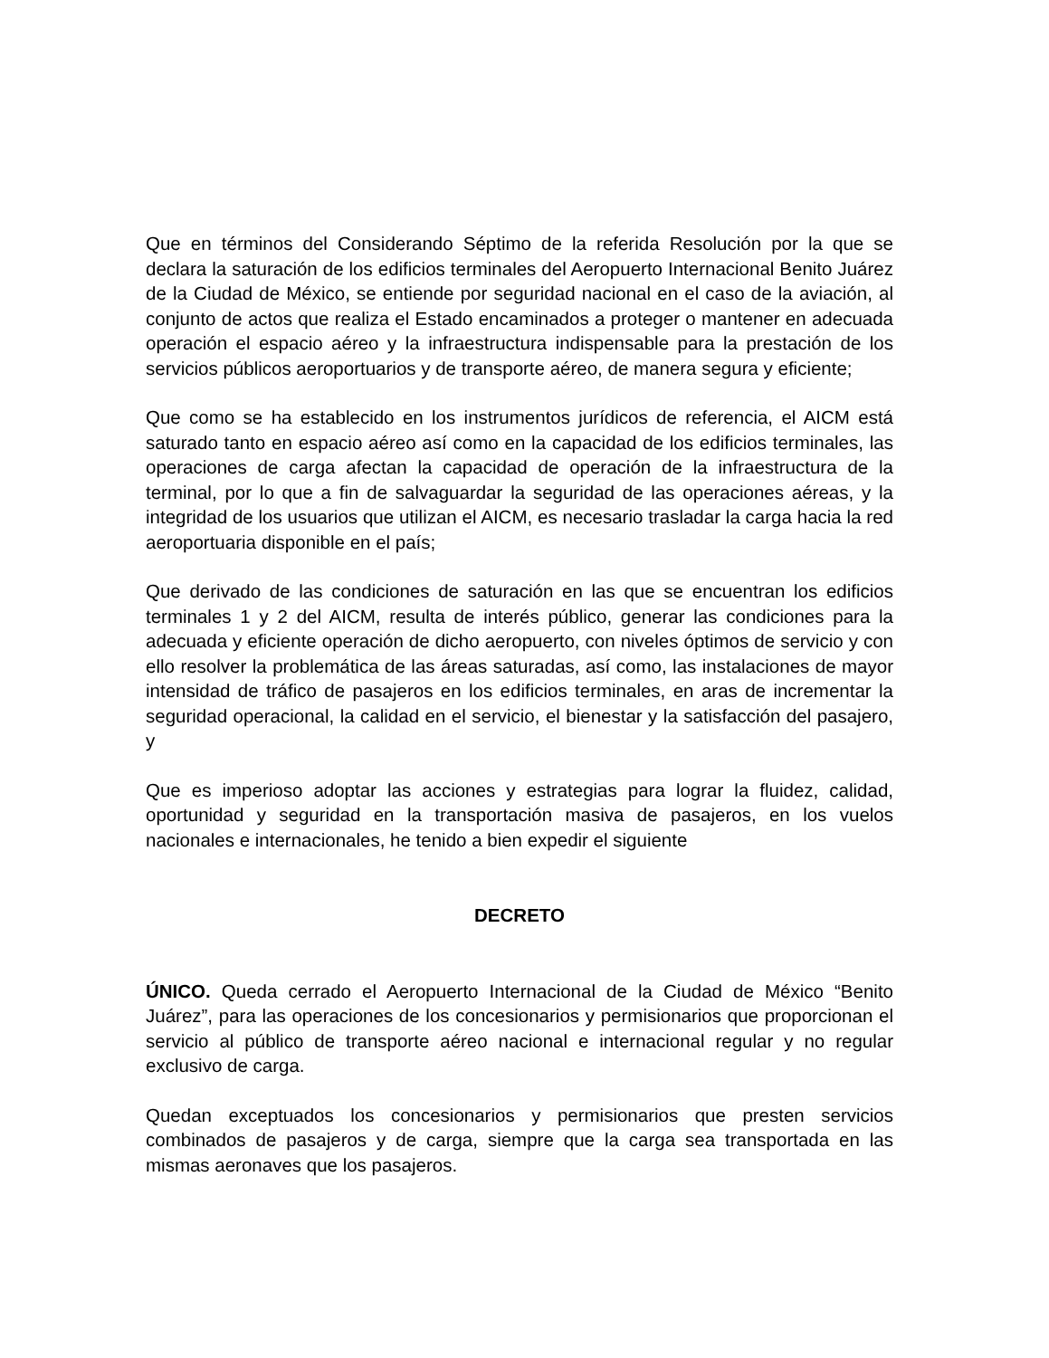Que en términos del Considerando Séptimo de la referida Resolución por la que se declara la saturación de los edificios terminales del Aeropuerto Internacional Benito Juárez de la Ciudad de México, se entiende por seguridad nacional en el caso de la aviación, al conjunto de actos que realiza el Estado encaminados a proteger o mantener en adecuada operación el espacio aéreo y la infraestructura indispensable para la prestación de los servicios públicos aeroportuarios y de transporte aéreo, de manera segura y eficiente;
Que como se ha establecido en los instrumentos jurídicos de referencia, el AICM está saturado tanto en espacio aéreo así como en la capacidad de los edificios terminales, las operaciones de carga afectan la capacidad de operación de la infraestructura de la terminal, por lo que a fin de salvaguardar la seguridad de las operaciones aéreas, y la integridad de los usuarios que utilizan el AICM, es necesario trasladar la carga hacia la red aeroportuaria disponible en el país;
Que derivado de las condiciones de saturación en las que se encuentran los edificios terminales 1 y 2 del AICM, resulta de interés público, generar las condiciones para la adecuada y eficiente operación de dicho aeropuerto, con niveles óptimos de servicio y con ello resolver la problemática de las áreas saturadas, así como, las instalaciones de mayor intensidad de tráfico de pasajeros en los edificios terminales, en aras de incrementar la seguridad operacional, la calidad en el servicio, el bienestar y la satisfacción del pasajero, y
Que es imperioso adoptar las acciones y estrategias para lograr la fluidez, calidad, oportunidad y seguridad en la transportación masiva de pasajeros, en los vuelos nacionales e internacionales, he tenido a bien expedir el siguiente
DECRETO
ÚNICO. Queda cerrado el Aeropuerto Internacional de la Ciudad de México “Benito Juárez”, para las operaciones de los concesionarios y permisionarios que proporcionan el servicio al público de transporte aéreo nacional e internacional regular y no regular exclusivo de carga.
Quedan exceptuados los concesionarios y permisionarios que presten servicios combinados de pasajeros y de carga, siempre que la carga sea transportada en las mismas aeronaves que los pasajeros.